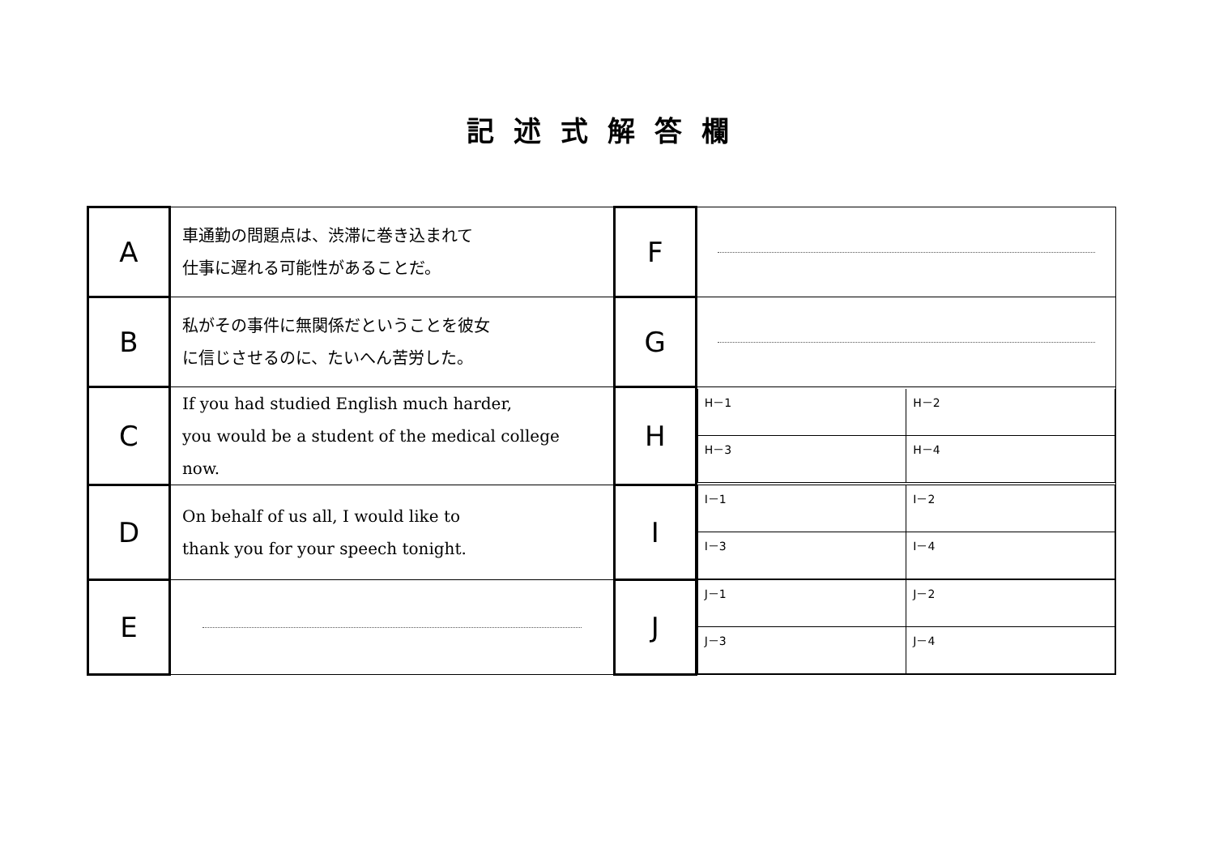記述式解答欄
| A | 車通勤の問題点は、渋滞に巻き込まれて 仕事に遅れる可能性があることだ。 | F | |
| B | 私がその事件に無関係だということを彼女 に信じさせるのに、たいへん苦労した。 | G | |
| C | If you had studied English much harder, you would be a student of the medical college now. | H | / H－1 / H－2 / / H－3 / H－4 / |
| D | On behalf of us all, I would like to thank you for your speech tonight. | I | / I－1 / I－2 / / I－3 / I－4 / |
| E | | J | / J－1 / J－2 / / J－3 / J－4 / |